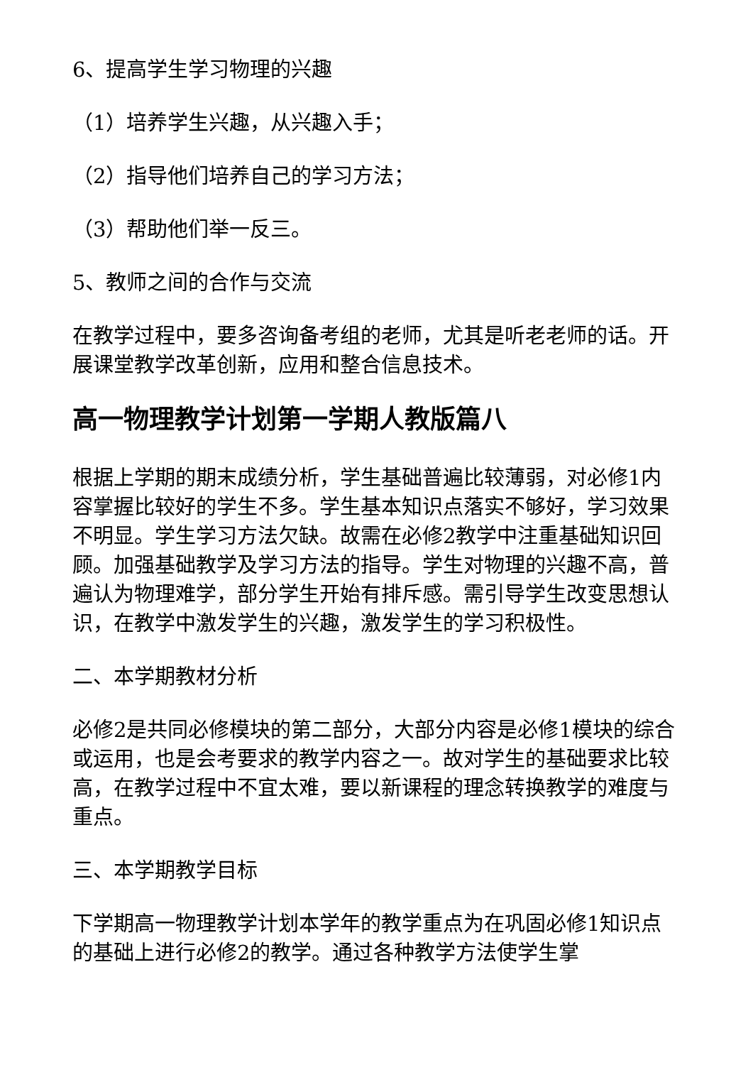6、提高学生学习物理的兴趣
（1）培养学生兴趣，从兴趣入手；
（2）指导他们培养自己的学习方法；
（3）帮助他们举一反三。
5、教师之间的合作与交流
在教学过程中，要多咨询备考组的老师，尤其是听老老师的话。开展课堂教学改革创新，应用和整合信息技术。
高一物理教学计划第一学期人教版篇八
根据上学期的期末成绩分析，学生基础普遍比较薄弱，对必修1内容掌握比较好的学生不多。学生基本知识点落实不够好，学习效果不明显。学生学习方法欠缺。故需在必修2教学中注重基础知识回顾。加强基础教学及学习方法的指导。学生对物理的兴趣不高，普遍认为物理难学，部分学生开始有排斥感。需引导学生改变思想认识，在教学中激发学生的兴趣，激发学生的学习积极性。
二、本学期教材分析
必修2是共同必修模块的第二部分，大部分内容是必修1模块的综合或运用，也是会考要求的教学内容之一。故对学生的基础要求比较高，在教学过程中不宜太难，要以新课程的理念转换教学的难度与重点。
三、本学期教学目标
下学期高一物理教学计划本学年的教学重点为在巩固必修1知识点的基础上进行必修2的教学。通过各种教学方法使学生掌